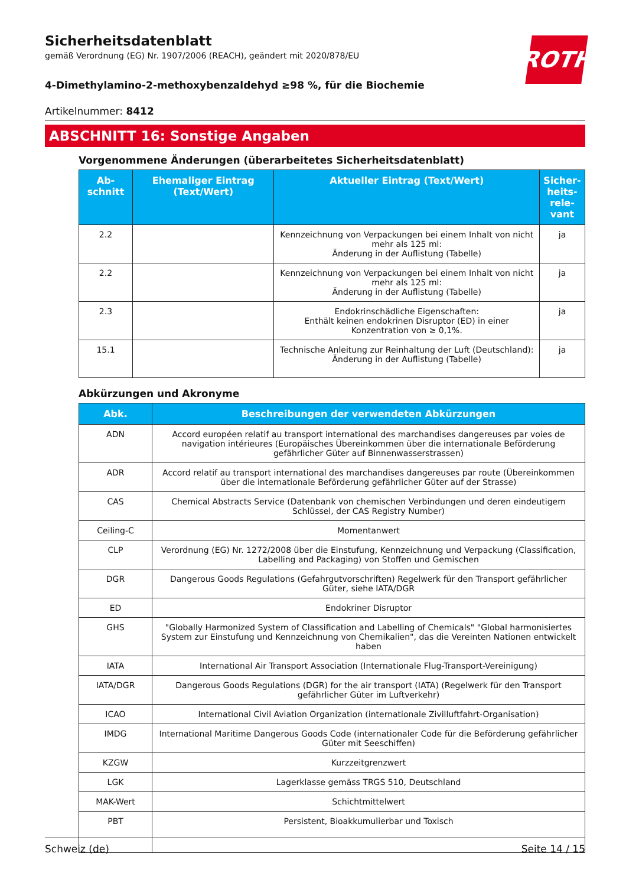ROTH
Sicherheitsdatenblatt
gemäß Verordnung (EG) Nr. 1907/2006 (REACH), geändert mit 2020/878/EU
4-Dimethylamino-2-methoxybenzaldehyd ≥98 %, für die Biochemie
Artikelnummer: 8412
ABSCHNITT 16: Sonstige Angaben
Vorgenommene Änderungen (überarbeitetes Sicherheitsdatenblatt)
| Ab- schnitt | Ehemaliger Eintrag (Text/Wert) | Aktueller Eintrag (Text/Wert) | Sicher- heits- rele- vant |
| --- | --- | --- | --- |
| 2.2 | | Kennzeichnung von Verpackungen bei einem Inhalt von nicht mehr als 125 ml: Änderung in der Auflistung (Tabelle) | ja |
| 2.2 | | Kennzeichnung von Verpackungen bei einem Inhalt von nicht mehr als 125 ml: Änderung in der Auflistung (Tabelle) | ja |
| 2.3 | | Endokrinschädliche Eigenschaften: Enthält keinen endokrinen Disruptor (ED) in einer Konzentration von ≥ 0,1%. | ja |
| 15.1 | | Technische Anleitung zur Reinhaltung der Luft (Deutschland): Änderung in der Auflistung (Tabelle) | ja |
Abkürzungen und Akronyme
| Abk. | Beschreibungen der verwendeten Abkürzungen |
| --- | --- |
| ADN | Accord européen relatif au transport international des marchandises dangereuses par voies de navigation intérieures (Europäisches Übereinkommen über die internationale Beförderung gefährlicher Güter auf Binnenwasserstrassen) |
| ADR | Accord relatif au transport international des marchandises dangereuses par route (Übereinkommen über die internationale Beförderung gefährlicher Güter auf der Strasse) |
| CAS | Chemical Abstracts Service (Datenbank von chemischen Verbindungen und deren eindeutigem Schlüssel, der CAS Registry Number) |
| Ceiling-C | Momentanwert |
| CLP | Verordnung (EG) Nr. 1272/2008 über die Einstufung, Kennzeichnung und Verpackung (Classification, Labelling and Packaging) von Stoffen und Gemischen |
| DGR | Dangerous Goods Regulations (Gefahrgutvorschriften) Regelwerk für den Transport gefährlicher Güter, siehe IATA/DGR |
| ED | Endokriner Disruptor |
| GHS | "Globally Harmonized System of Classification and Labelling of Chemicals" "Global harmonisiertes System zur Einstufung und Kennzeichnung von Chemikalien", das die Vereinten Nationen entwickelt haben |
| IATA | International Air Transport Association (Internationale Flug-Transport-Vereinigung) |
| IATA/DGR | Dangerous Goods Regulations (DGR) for the air transport (IATA) (Regelwerk für den Transport gefährlicher Güter im Luftverkehr) |
| ICAO | International Civil Aviation Organization (internationale Zivilluftfahrt-Organisation) |
| IMDG | International Maritime Dangerous Goods Code (internationaler Code für die Beförderung gefährlicher Güter mit Seeschiffen) |
| KZGW | Kurzzeitgrenzwert |
| LGK | Lagerklasse gemäss TRGS 510, Deutschland |
| MAK-Wert | Schichtmittelwert |
| PBT | Persistent, Bioakkumulierbar und Toxisch |
Schweiz (de) Seite 14 / 15